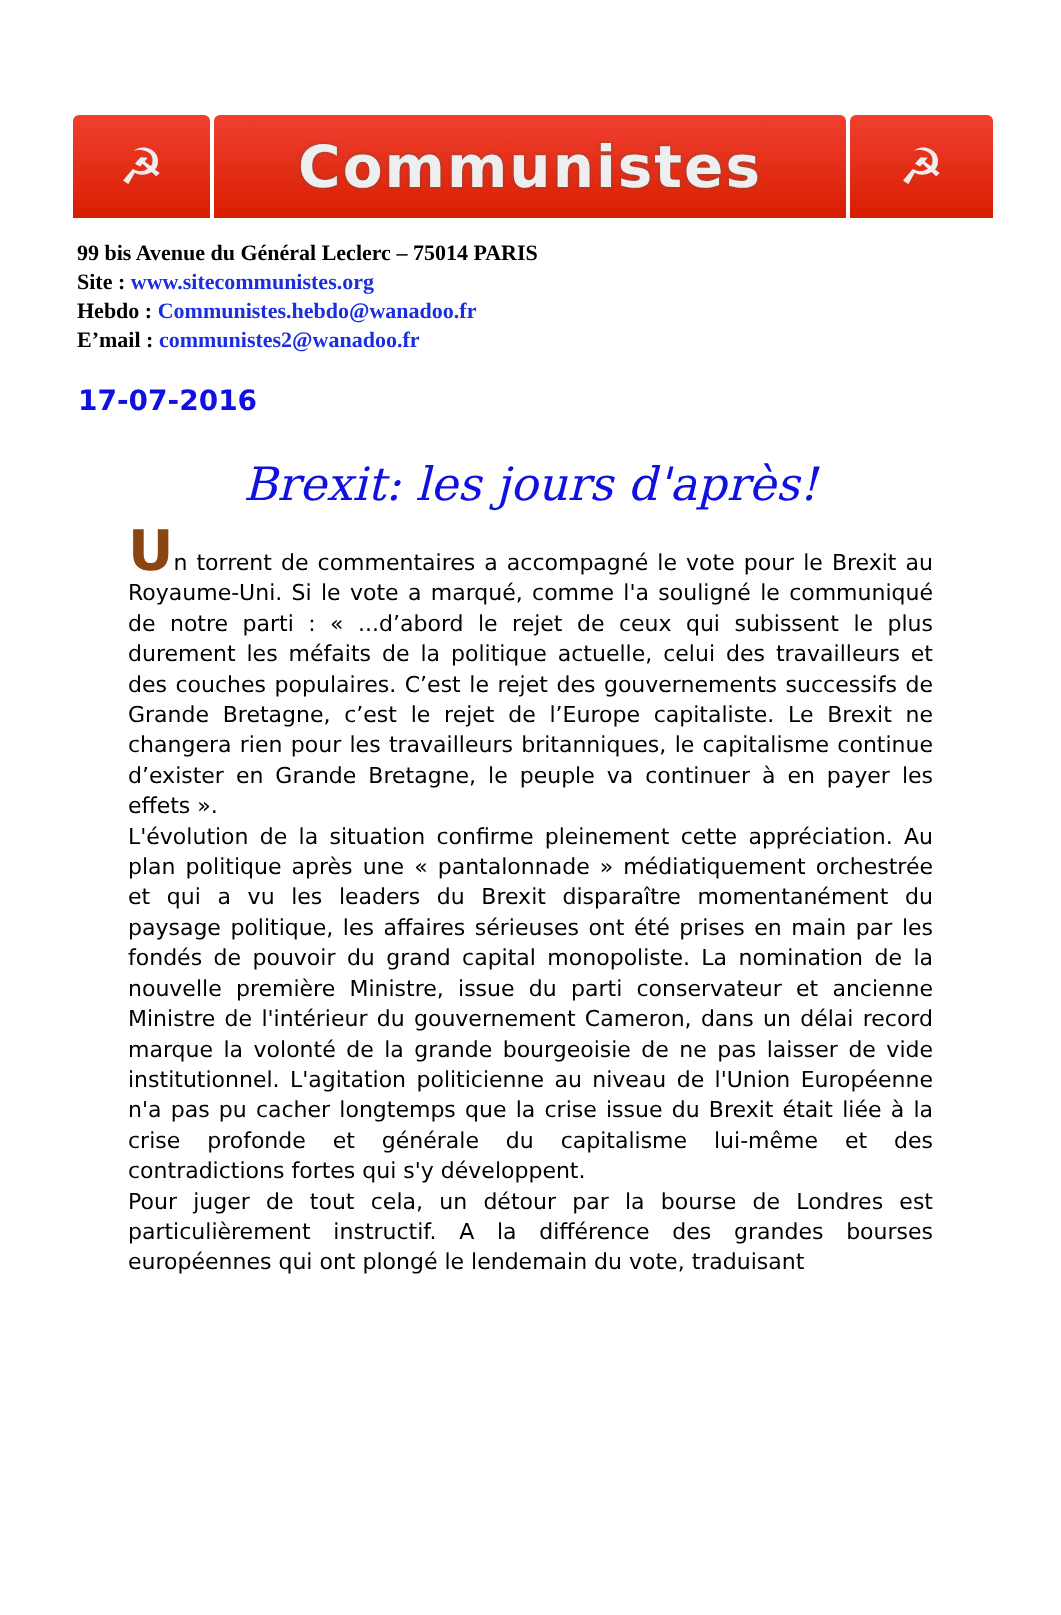☭
Communistes
☭
99 bis Avenue du Général Leclerc – 75014 PARIS
Site : www.sitecommunistes.org
Hebdo : Communistes.hebdo@wanadoo.fr
E’mail : communistes2@wanadoo.fr
17-07-2016
Brexit: les jours d'après!
Un torrent de commentaires a accompagné le vote pour le Brexit au Royaume-Uni. Si le vote a marqué, comme l'a souligné le communiqué de notre parti : « ...d’abord le rejet de ceux qui subissent le plus durement les méfaits de la politique actuelle, celui des travailleurs et des couches populaires. C’est le rejet des gouvernements successifs de Grande Bretagne, c’est le rejet de l’Europe capitaliste. Le Brexit ne changera rien pour les travailleurs britanniques, le capitalisme continue d’exister en Grande Bretagne, le peuple va continuer à en payer les effets ».
L'évolution de la situation confirme pleinement cette appréciation. Au plan politique après une « pantalonnade » médiatiquement orchestrée et qui a vu les leaders du Brexit disparaître momentanément du paysage politique, les affaires sérieuses ont été prises en main par les fondés de pouvoir du grand capital monopoliste. La nomination de la nouvelle première Ministre, issue du parti conservateur et ancienne Ministre de l'intérieur du gouvernement Cameron, dans un délai record marque la volonté de la grande bourgeoisie de ne pas laisser de vide institutionnel. L'agitation politicienne au niveau de l'Union Européenne n'a pas pu cacher longtemps que la crise issue du Brexit était liée à la crise profonde et générale du capitalisme lui-même et des contradictions fortes qui s'y développent.
Pour juger de tout cela, un détour par la bourse de Londres est particulièrement instructif. A la différence des grandes bourses européennes qui ont plongé le lendemain du vote, traduisant